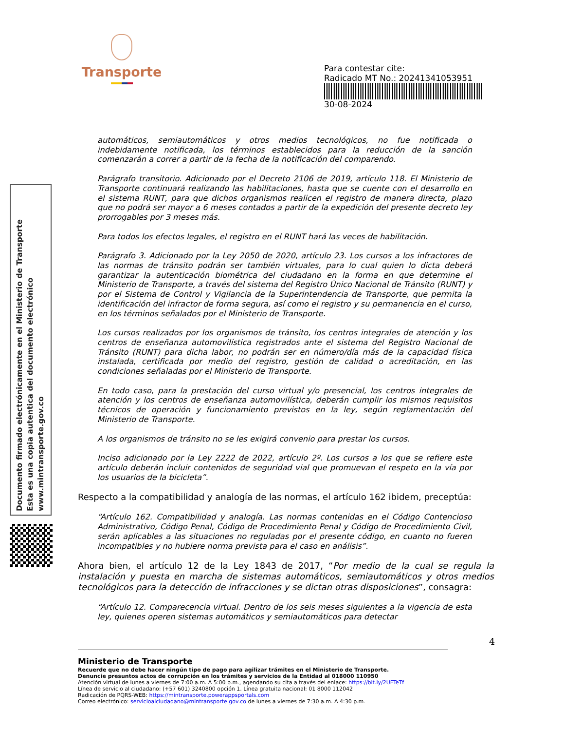Transporte
Para contestar cite:
Radicado MT No.: 20241341053951
30-08-2024
Documento firmado electrónicamente en el Ministerio de Transporte
Esta es una copia autentica del documento electrónico
www.mintransporte.gov.co
automáticos, semiautomáticos y otros medios tecnológicos, no fue notificada o indebidamente notificada, los términos establecidos para la reducción de la sanción comenzarán a correr a partir de la fecha de la notificación del comparendo.
Parágrafo transitorio. Adicionado por el Decreto 2106 de 2019, artículo 118. El Ministerio de Transporte continuará realizando las habilitaciones, hasta que se cuente con el desarrollo en el sistema RUNT, para que dichos organismos realicen el registro de manera directa, plazo que no podrá ser mayor a 6 meses contados a partir de la expedición del presente decreto ley prorrogables por 3 meses más.
Para todos los efectos legales, el registro en el RUNT hará las veces de habilitación.
Parágrafo 3. Adicionado por la Ley 2050 de 2020, artículo 23. Los cursos a los infractores de las normas de tránsito podrán ser también virtuales, para lo cual quien lo dicta deberá garantizar la autenticación biométrica del ciudadano en la forma en que determine el Ministerio de Transporte, a través del sistema del Registro Único Nacional de Tránsito (RUNT) y por el Sistema de Control y Vigilancia de la Superintendencia de Transporte, que permita la identificación del infractor de forma segura, así como el registro y su permanencia en el curso, en los términos señalados por el Ministerio de Transporte.
Los cursos realizados por los organismos de tránsito, los centros integrales de atención y los centros de enseñanza automovilística registrados ante el sistema del Registro Nacional de Tránsito (RUNT) para dicha labor, no podrán ser en número/día más de la capacidad física instalada, certificada por medio del registro, gestión de calidad o acreditación, en las condiciones señaladas por el Ministerio de Transporte.
En todo caso, para la prestación del curso virtual y/o presencial, los centros integrales de atención y los centros de enseñanza automovilística, deberán cumplir los mismos requisitos técnicos de operación y funcionamiento previstos en la ley, según reglamentación del Ministerio de Transporte.
A los organismos de tránsito no se les exigirá convenio para prestar los cursos.
Inciso adicionado por la Ley 2222 de 2022, artículo 2º. Los cursos a los que se refiere este artículo deberán incluir contenidos de seguridad vial que promuevan el respeto en la vía por los usuarios de la bicicleta”.
Respecto a la compatibilidad y analogía de las normas, el artículo 162 ibidem, preceptúa:
“Artículo 162. Compatibilidad y analogía. Las normas contenidas en el Código Contencioso Administrativo, Código Penal, Código de Procedimiento Penal y Código de Procedimiento Civil, serán aplicables a las situaciones no reguladas por el presente código, en cuanto no fueren incompatibles y no hubiere norma prevista para el caso en análisis”.
Ahora bien, el artículo 12 de la Ley 1843 de 2017, “Por medio de la cual se regula la instalación y puesta en marcha de sistemas automáticos, semiautomáticos y otros medios tecnológicos para la detección de infracciones y se dictan otras disposiciones”, consagra:
“Artículo 12. Comparecencia virtual. Dentro de los seis meses siguientes a la vigencia de esta ley, quienes operen sistemas automáticos y semiautomáticos para detectar
4
Ministerio de Transporte
Recuerde que no debe hacer ningún tipo de pago para agilizar trámites en el Ministerio de Transporte.
Denuncie presuntos actos de corrupción en los trámites y servicios de la Entidad al 018000 110950
Atención virtual de lunes a viernes de 7:00 a.m. A 5:00 p.m., agendando su cita a través del enlace: https://bit.ly/2UFTeTf
Línea de servicio al ciudadano: (+57 601) 3240800 opción 1. Línea gratuita nacional: 01 8000 112042
Radicación de PQRS-WEB: https://mintransporte.powerappsportals.com
Correo electrónico: servicioalciudadano@mintransporte.gov.co de lunes a viernes de 7:30 a.m. A 4:30 p.m.